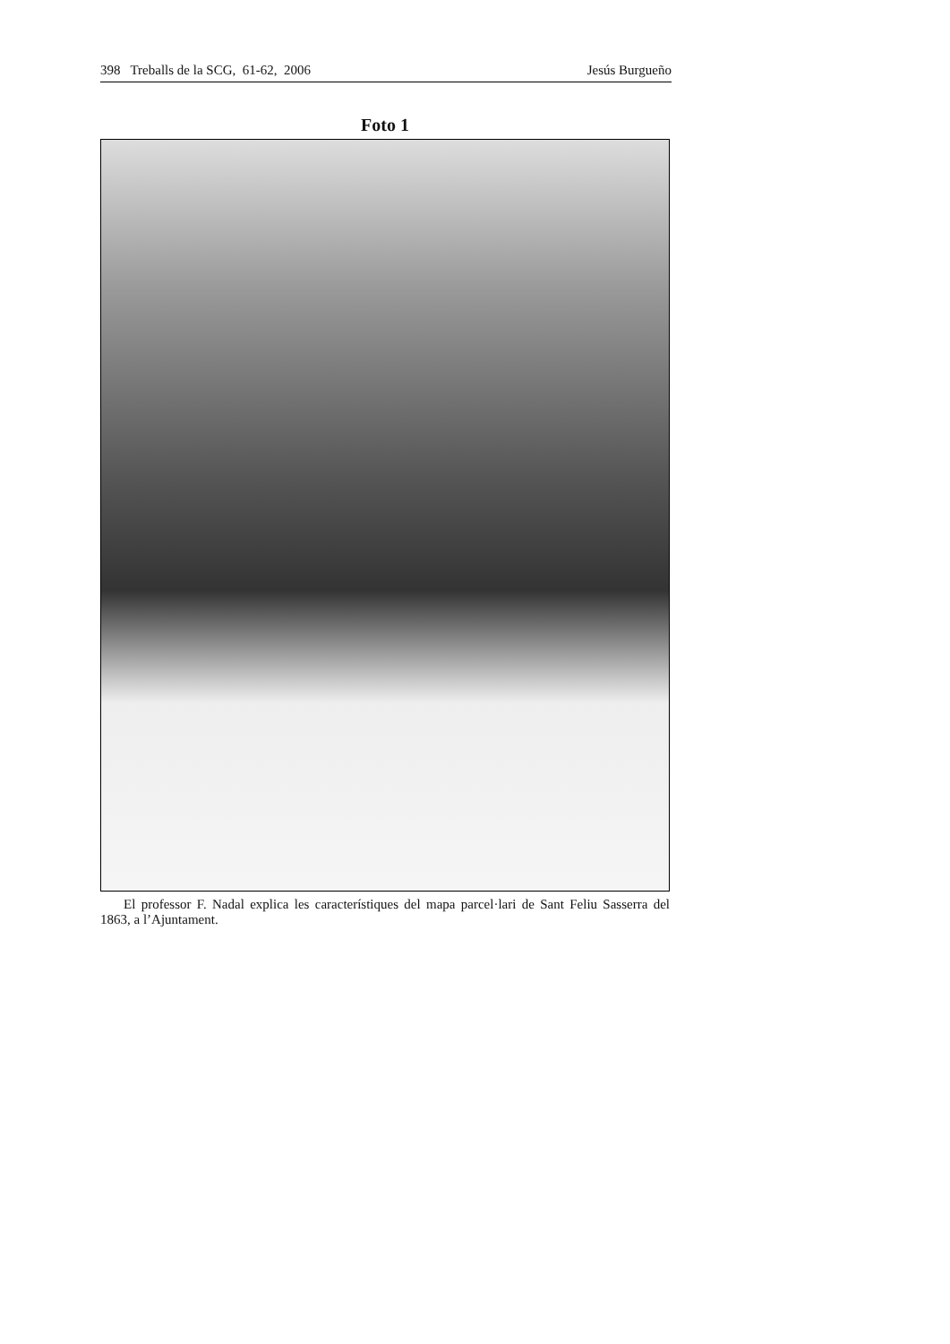398 Treballs de la SCG, 61-62, 2006 Jesús Burgueño
Foto 1
El professor F. Nadal explica les característiques del mapa parcel·lari de Sant Feliu Sasserra del 1863, a l’Ajuntament.